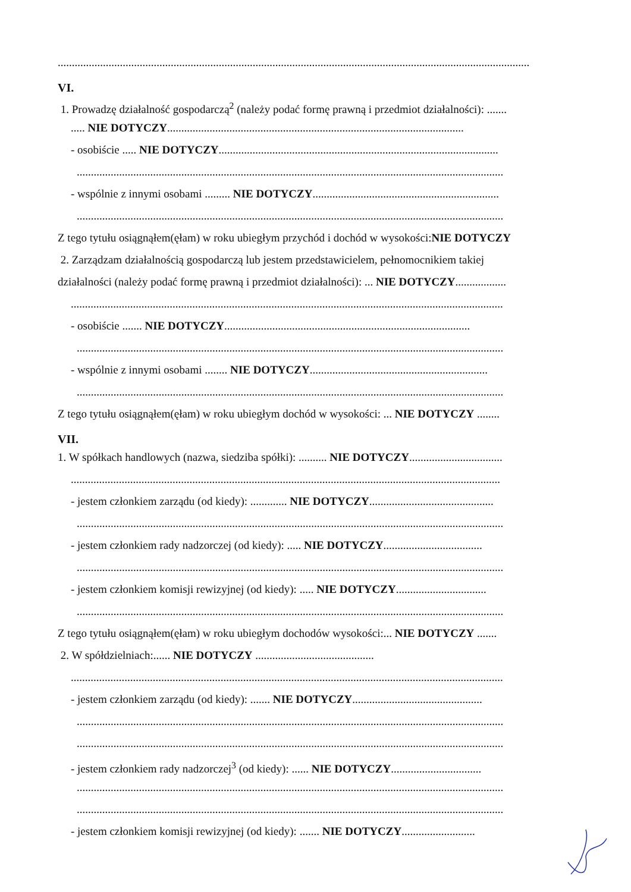.......................................................................................................................................................................
VI.
1. Prowadzę działalność gospodarczą<sup>2</sup> (należy podać formę prawną i przedmiot działalności): .......
..... NIE DOTYCZY.........................................................................................................
- osobiście ..... NIE DOTYCZY...................................................................................................
.......................................................................................................................................................
- wspólnie z innymi osobami ......... NIE DOTYCZY..................................................................
.......................................................................................................................................................
Z tego tytułu osiągnąłem(ęłam) w roku ubiegłym przychód i dochód w wysokości:NIE DOTYCZY
2. Zarządzam działalnością gospodarczą lub jestem przedstawicielem, pełnomocnikiem takiej
działalności (należy podać formę prawną i przedmiot działalności): ... NIE DOTYCZY..................
.........................................................................................................................................................
- osobiście ....... NIE DOTYCZY.......................................................................................
.......................................................................................................................................................
- wspólnie z innymi osobami ........ NIE DOTYCZY...............................................................
.......................................................................................................................................................
Z tego tytułu osiągnąłem(ęłam) w roku ubiegłym dochód w wysokości: ... NIE DOTYCZY ........
VII.
1. W spółkach handlowych (nazwa, siedziba spółki): .......... NIE DOTYCZY.................................
........................................................................................................................................................
- jestem członkiem zarządu (od kiedy): ............. NIE DOTYCZY............................................
.......................................................................................................................................................
- jestem członkiem rady nadzorczej (od kiedy): ..... NIE DOTYCZY...................................
.......................................................................................................................................................
- jestem członkiem komisji rewizyjnej (od kiedy): ..... NIE DOTYCZY................................
.......................................................................................................................................................
Z tego tytułu osiągnąłem(ęłam) w roku ubiegłym dochodów wysokości:... NIE DOTYCZY .......
2. W spółdzielniach:...... NIE DOTYCZY ..........................................
.........................................................................................................................................................
- jestem członkiem zarządu (od kiedy): ....... NIE DOTYCZY..............................................
.......................................................................................................................................................
.......................................................................................................................................................
- jestem członkiem rady nadzorczej<sup>3</sup> (od kiedy): ...... NIE DOTYCZY................................
.......................................................................................................................................................
.......................................................................................................................................................
- jestem członkiem komisji rewizyjnej (od kiedy): ....... NIE DOTYCZY..........................